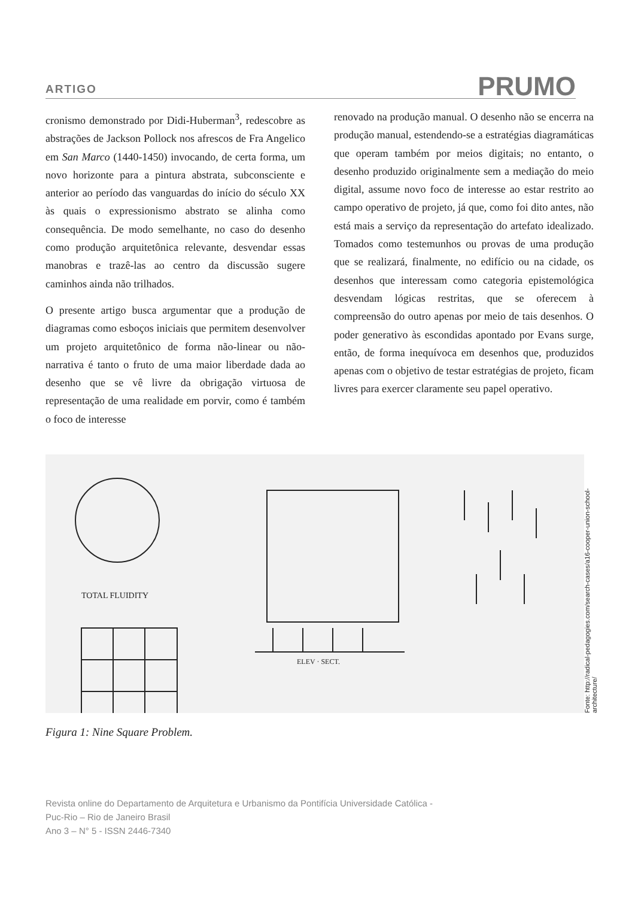ARTIGO PRUMO
cronismo demonstrado por Didi-Huberman<sup>3</sup>, redescobre as abstrações de Jackson Pollock nos afrescos de Fra Angelico em San Marco (1440-1450) invocando, de certa forma, um novo horizonte para a pintura abstrata, subconsciente e anterior ao período das vanguardas do início do século XX às quais o expressionismo abstrato se alinha como consequência. De modo semelhante, no caso do desenho como produção arquitetônica relevante, desvendar essas manobras e trazê-las ao centro da discussão sugere caminhos ainda não trilhados.
O presente artigo busca argumentar que a produção de diagramas como esboços iniciais que permitem desenvolver um projeto arquitetônico de forma não-linear ou não-narrativa é tanto o fruto de uma maior liberdade dada ao desenho que se vê livre da obrigação virtuosa de representação de uma realidade em porvir, como é também o foco de interesse
renovado na produção manual. O desenho não se encerra na produção manual, estendendo-se a estratégias diagramáticas que operam também por meios digitais; no entanto, o desenho produzido originalmente sem a mediação do meio digital, assume novo foco de interesse ao estar restrito ao campo operativo de projeto, já que, como foi dito antes, não está mais a serviço da representação do artefato idealizado. Tomados como testemunhos ou provas de uma produção que se realizará, finalmente, no edifício ou na cidade, os desenhos que interessam como categoria epistemológica desvendam lógicas restritas, que se oferecem à compreensão do outro apenas por meio de tais desenhos. O poder generativo às escondidas apontado por Evans surge, então, de forma inequívoca em desenhos que, produzidos apenas com o objetivo de testar estratégias de projeto, ficam livres para exercer claramente seu papel operativo.
TOTAL FLUIDITY
ELEV · SECT.
Fonte: http://radical-pedagogies.com/search-cases/a16-cooper-union-school-architecture/
Figura 1: Nine Square Problem.
Revista online do Departamento de Arquitetura e Urbanismo da Pontifícia Universidade Católica -
Puc-Rio – Rio de Janeiro Brasil
Ano 3 – N° 5 - ISSN 2446-7340